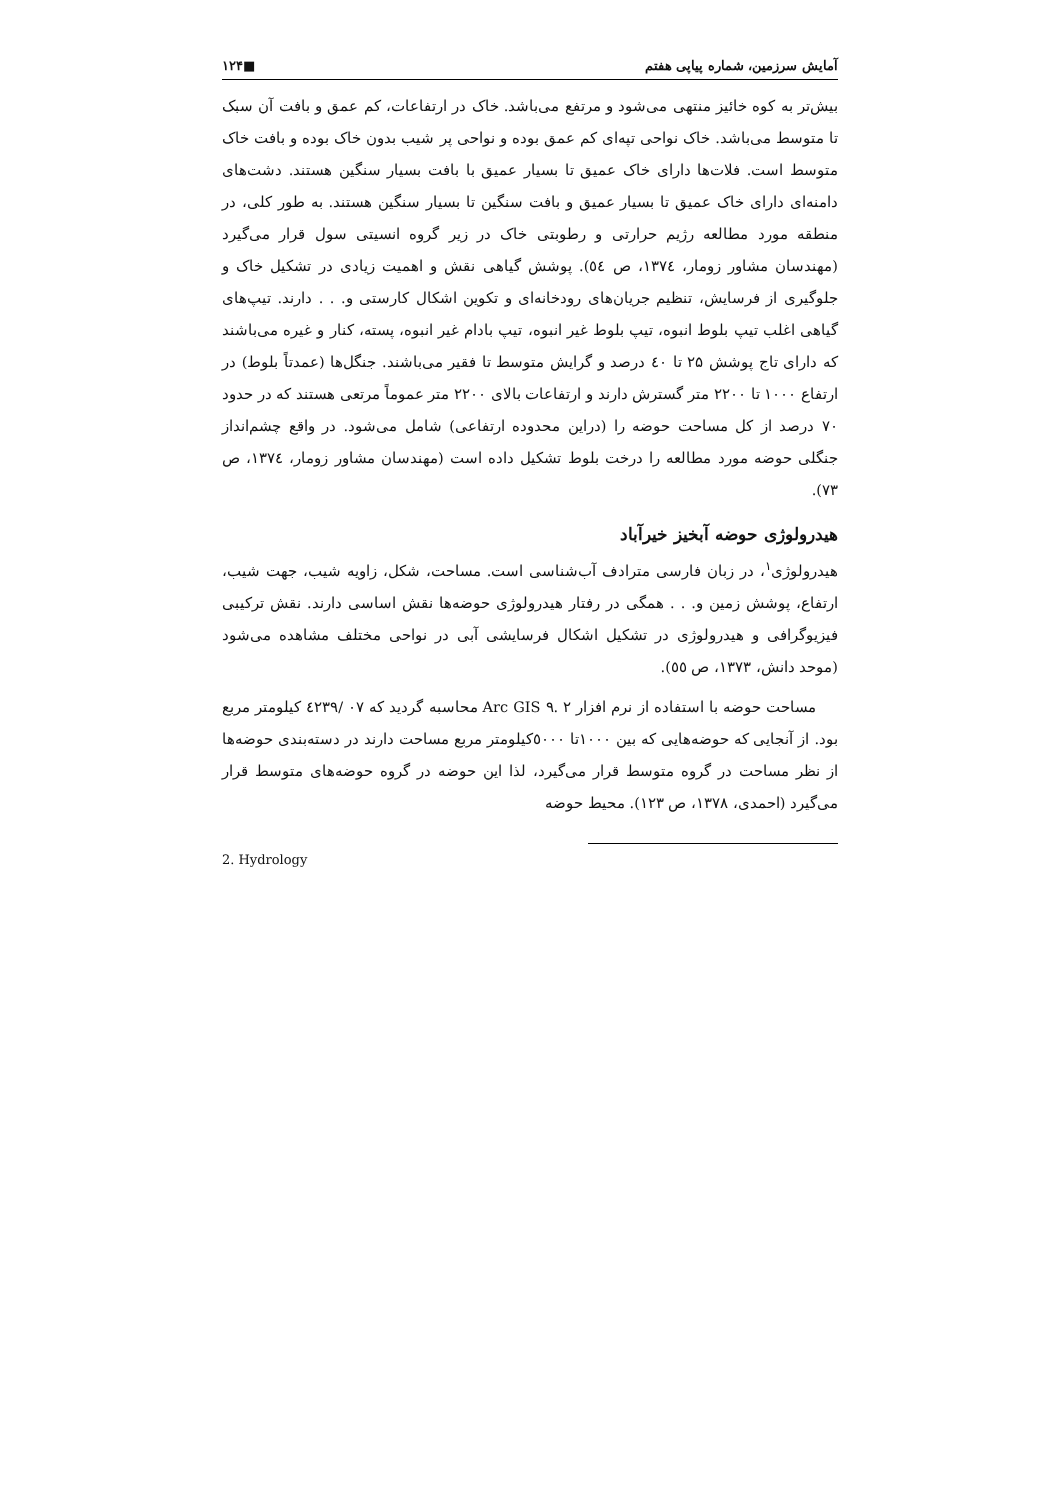آمایش سرزمین، شماره پیاپی هفتم ■۱۲۴
بیش‌تر به کوه خائیز منتهی می‌شود و مرتفع می‌باشد. خاک در ارتفاعات، کم عمق و بافت آن سبک تا متوسط می‌باشد. خاک نواحی تپه‌ای کم عمق بوده و نواحی پر شیب بدون خاک بوده و بافت خاک متوسط است. فلات‌ها دارای خاک عمیق تا بسیار عمیق با بافت بسیار سنگین هستند. دشت‌های دامنه‌ای دارای خاک عمیق تا بسیار عمیق و بافت سنگین تا بسیار سنگین هستند. به طور کلی، در منطقه مورد مطالعه رژیم حرارتی و رطوبتی خاک در زیر گروه انسیتی سول قرار می‌گیرد (مهندسان مشاور زومار، ۱۳۷٤، ص ٥٤). پوشش گیاهی نقش و اهمیت زیادی در تشکیل خاک و جلوگیری از فرسایش، تنظیم جریان‌های رودخانه‌ای و تکوین اشکال کارستی و. . . دارند. تیپ‌های گیاهی اغلب تیپ بلوط انبوه، تیپ بلوط غیر انبوه، تیپ بادام غیر انبوه، پسته، کنار و غیره می‌باشند که دارای تاج پوشش ۲۵ تا ٤۰ درصد و گرایش متوسط تا فقیر می‌باشند. جنگل‌ها (عمدتاً بلوط) در ارتفاع ۱۰۰۰ تا ۲۲۰۰ متر گسترش دارند و ارتفاعات بالای ۲۲۰۰ متر عموماً مرتعی هستند که در حدود ۷۰ درصد از کل مساحت حوضه را (دراین محدوده ارتفاعی) شامل می‌شود. در واقع چشم‌انداز جنگلی حوضه مورد مطالعه را درخت بلوط تشکیل داده است (مهندسان مشاور زومار، ۱۳۷٤، ص ۷۳).
هیدرولوژی حوضه آبخیز خیرآباد
هیدرولوژی<sup>۱</sup>، در زبان فارسی مترادف آب‌شناسی است. مساحت، شکل، زاویه شیب، جهت شیب، ارتفاع، پوشش زمین و. . . همگی در رفتار هیدرولوژی حوضه‌ها نقش اساسی دارند. نقش ترکیبی فیزیوگرافی و هیدرولوژی در تشکیل اشکال فرسایشی آبی در نواحی مختلف مشاهده می‌شود (موحد دانش، ۱۳۷۳، ص ٥٥).
مساحت حوضه با استفاده از نرم افزار Arc GIS ۹. ۲ محاسبه گردید که ۰۷ /٤۲۳۹ کیلومتر مربع بود. از آنجایی که حوضه‌هایی که بین ۱۰۰۰تا ٥۰۰۰کیلومتر مربع مساحت دارند در دسته‌بندی حوضه‌ها از نظر مساحت در گروه متوسط قرار می‌گیرد، لذا این حوضه در گروه حوضه‌های متوسط قرار می‌گیرد (احمدی، ۱۳۷۸، ص ۱۲۳). محیط حوضه
2. Hydrology